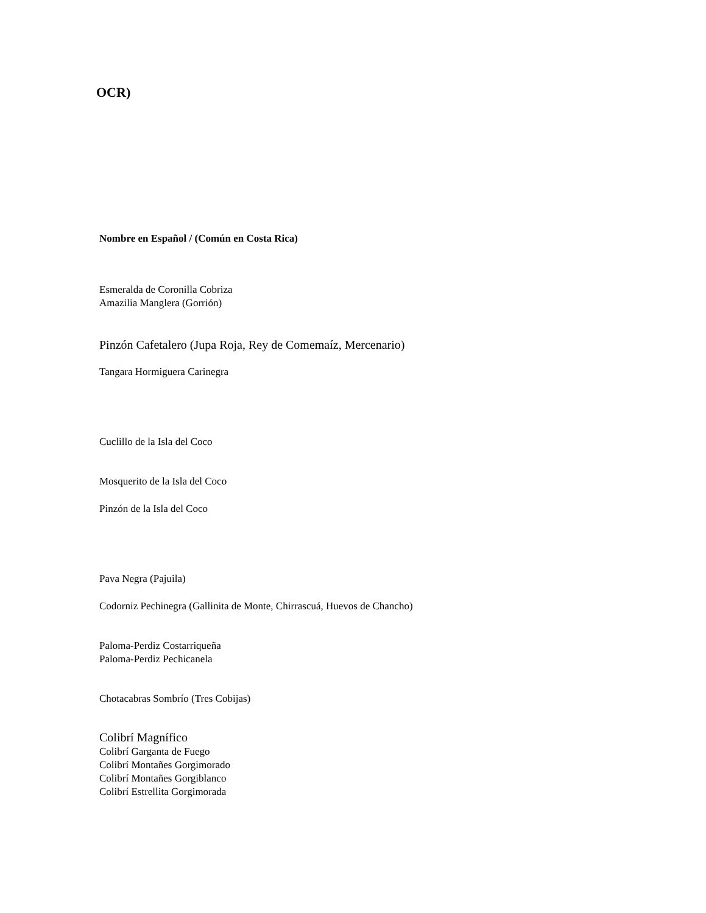OCR)
Nombre en Español / (Común en Costa Rica)
Esmeralda de Coronilla Cobriza
Amazilia Manglera (Gorrión)
Pinzón Cafetalero (Jupa Roja, Rey de Comemaíz, Mercenario)
Tangara Hormiguera Carinegra
Cuclillo de la Isla del Coco
Mosquerito de la Isla del Coco
Pinzón de la Isla del Coco
Pava Negra (Pajuila)
Codorniz Pechinegra (Gallinita de Monte, Chirrascuá, Huevos de Chancho)
Paloma-Perdiz Costarriqueña
Paloma-Perdiz Pechicanela
Chotacabras Sombrío (Tres Cobijas)
Colibrí Magnífico
Colibrí Garganta de Fuego
Colibrí Montañes Gorgimorado
Colibrí Montañes Gorgiblanco
Colibrí Estrellita Gorgimorada